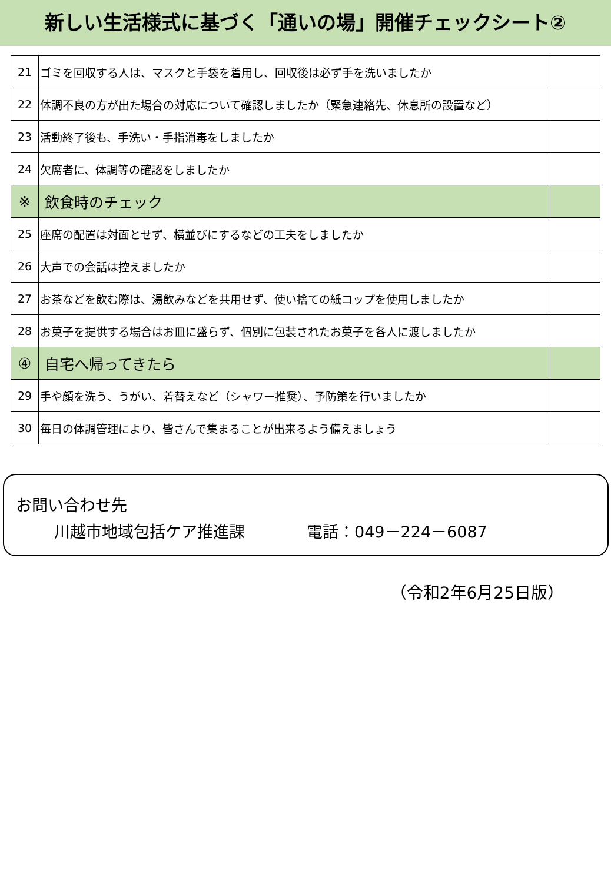新しい生活様式に基づく「通いの場」開催チェックシート②
| 21 | ゴミを回収する人は、マスクと手袋を着用し、回収後は必ず手を洗いましたか | |
| 22 | 体調不良の方が出た場合の対応について確認しましたか（緊急連絡先、休息所の設置など） | |
| 23 | 活動終了後も、手洗い・手指消毒をしましたか | |
| 24 | 欠席者に、体調等の確認をしましたか | |
| ※ | 飲食時のチェック | |
| 25 | 座席の配置は対面とせず、横並びにするなどの工夫をしましたか | |
| 26 | 大声での会話は控えましたか | |
| 27 | お茶などを飲む際は、湯飲みなどを共用せず、使い捨ての紙コップを使用しましたか | |
| 28 | お菓子を提供する場合はお皿に盛らず、個別に包装されたお菓子を各人に渡しましたか | |
| ④ | 自宅へ帰ってきたら | |
| 29 | 手や顔を洗う、うがい、着替えなど（シャワー推奨）、予防策を行いましたか | |
| 30 | 毎日の体調管理により、皆さんで集まることが出来るよう備えましょう | |
お問い合わせ先
川越市地域包括ケア推進課 電話：049－224－6087
（令和2年6月25日版）